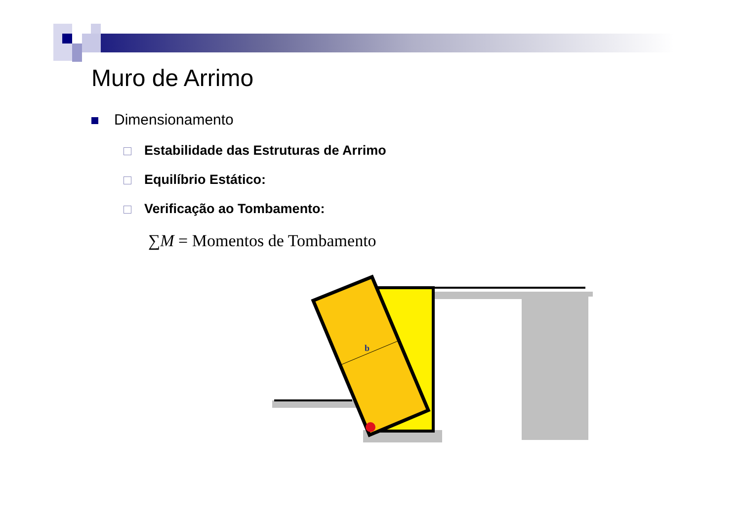Muro de Arrimo
Dimensionamento
Estabilidade das Estruturas de Arrimo
Equilíbrio Estático:
Verificação ao Tombamento:
∑M = Momentos de Tombamento
b